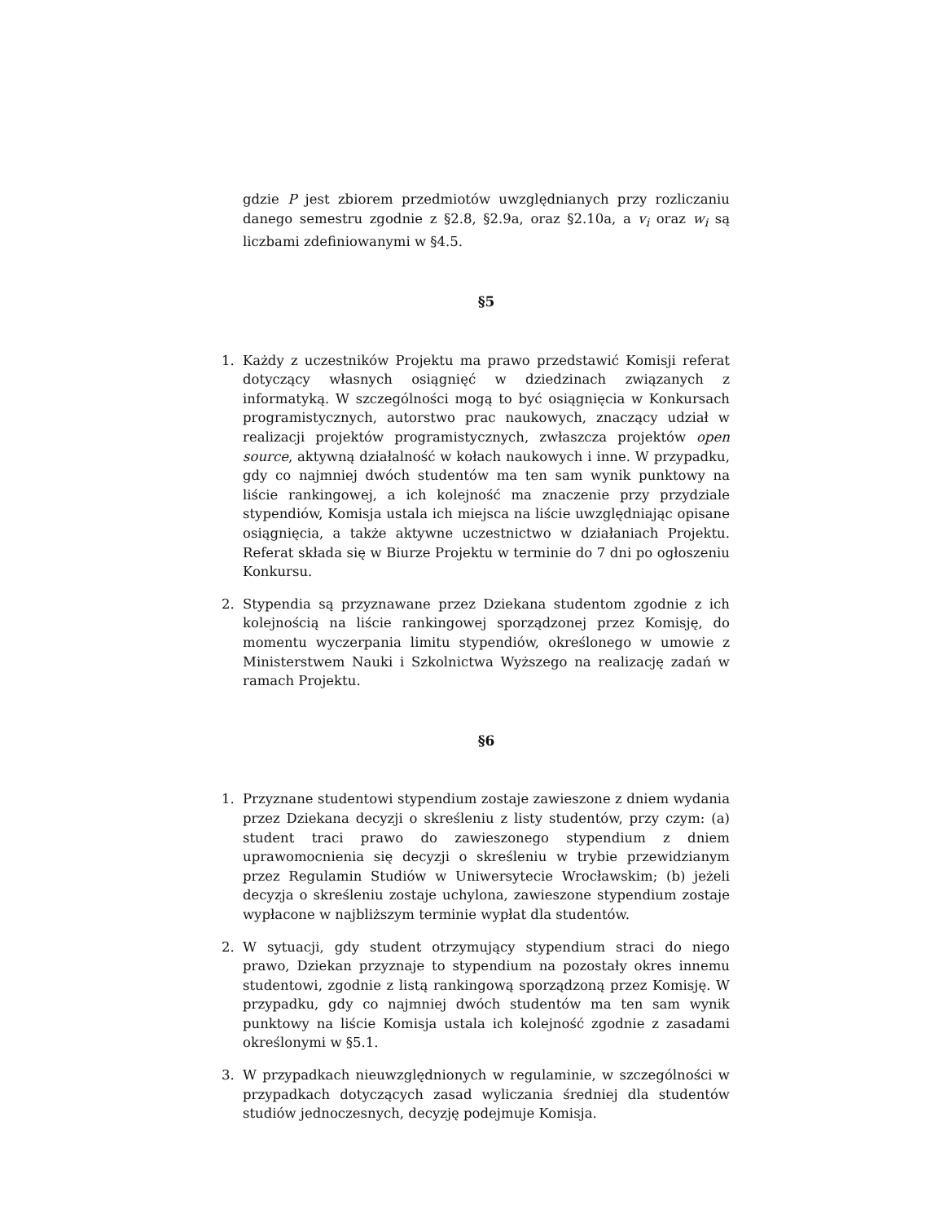gdzie P jest zbiorem przedmiotów uwzględnianych przy rozliczaniu danego semestru zgodnie z §2.8, §2.9a, oraz §2.10a, a v<sub>i</sub> oraz w<sub>i</sub> są liczbami zdefiniowanymi w §4.5.
§5
1. Każdy z uczestników Projektu ma prawo przedstawić Komisji referat dotyczący własnych osiągnięć w dziedzinach związanych z informatyką. W szczególności mogą to być osiągnięcia w Konkursach programistycznych, autorstwo prac naukowych, znaczący udział w realizacji projektów programistycznych, zwłaszcza projektów open source, aktywną działalność w kołach naukowych i inne. W przypadku, gdy co najmniej dwóch studentów ma ten sam wynik punktowy na liście rankingowej, a ich kolejność ma znaczenie przy przydziale stypendiów, Komisja ustala ich miejsca na liście uwzględniając opisane osiągnięcia, a także aktywne uczestnictwo w działaniach Projektu. Referat składa się w Biurze Projektu w terminie do 7 dni po ogłoszeniu Konkursu.
2. Stypendia są przyznawane przez Dziekana studentom zgodnie z ich kolejnością na liście rankingowej sporządzonej przez Komisję, do momentu wyczerpania limitu stypendiów, określonego w umowie z Ministerstwem Nauki i Szkolnictwa Wyższego na realizację zadań w ramach Projektu.
§6
1. Przyznane studentowi stypendium zostaje zawieszone z dniem wydania przez Dziekana decyzji o skreśleniu z listy studentów, przy czym: (a) student traci prawo do zawieszonego stypendium z dniem uprawomocnienia się decyzji o skreśleniu w trybie przewidzianym przez Regulamin Studiów w Uniwersytecie Wrocławskim; (b) jeżeli decyzja o skreśleniu zostaje uchylona, zawieszone stypendium zostaje wypłacone w najbliższym terminie wypłat dla studentów.
2. W sytuacji, gdy student otrzymujący stypendium straci do niego prawo, Dziekan przyznaje to stypendium na pozostały okres innemu studentowi, zgodnie z listą rankingową sporządzoną przez Komisję. W przypadku, gdy co najmniej dwóch studentów ma ten sam wynik punktowy na liście Komisja ustala ich kolejność zgodnie z zasadami określonymi w §5.1.
3. W przypadkach nieuwzględnionych w regulaminie, w szczególności w przypadkach dotyczących zasad wyliczania średniej dla studentów studiów jednoczesnych, decyzję podejmuje Komisja.